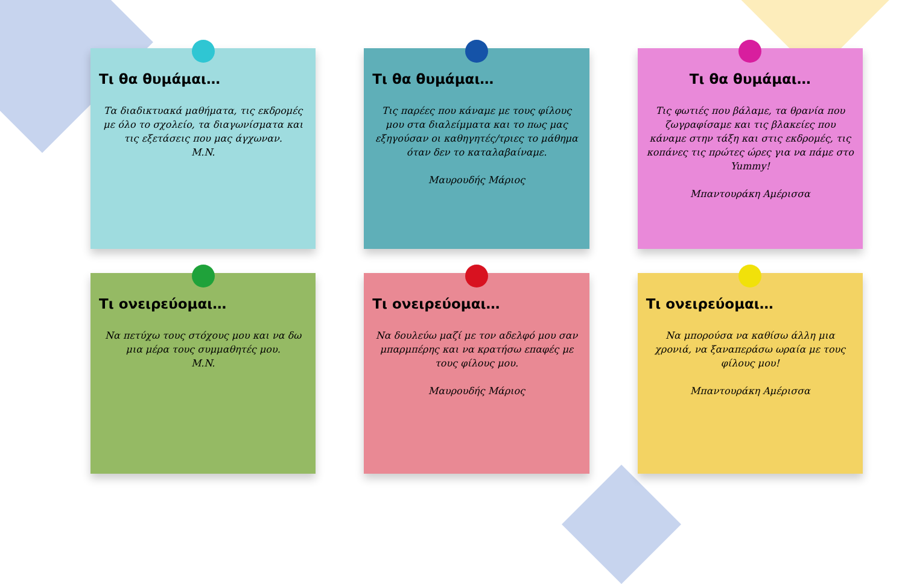Τι θα θυμάμαι…
Τα διαδικτυακά μαθήματα, τις εκδρομές με όλο το σχολείο, τα διαγωνίσματα και τις εξετάσεις που μας άγχωναν.
M.N.
Τι θα θυμάμαι…
Τις παρέες που κάναμε με τους φίλους μου στα διαλείμματα και το πως μας εξηγούσαν οι καθηγητές/τριες το μάθημα όταν δεν το καταλαβαίναμε.
Μαυρουδής Μάριος
Τι θα θυμάμαι…
Τις φωτιές που βάλαμε, τα θρανία που ζωγραφίσαμε και τις βλακείες που κάναμε στην τάξη και στις εκδρομές, τις κοπάνες τις πρώτες ώρες για να πάμε στο Yummy!
Μπαντουράκη Αμέρισσα
Τι ονειρεύομαι…
Να πετύχω τους στόχους μου και να δω μια μέρα τους συμμαθητές μου.
M.N.
Τι ονειρεύομαι…
Να δουλεύω μαζί με τον αδελφό μου σαν μπαρμπέρης και να κρατήσω επαφές με τους φίλους μου.
Μαυρουδής Μάριος
Τι ονειρεύομαι…
Να μπορούσα να καθίσω άλλη μια χρονιά, να ξαναπεράσω ωραία με τους φίλους μου!
Μπαντουράκη Αμέρισσα